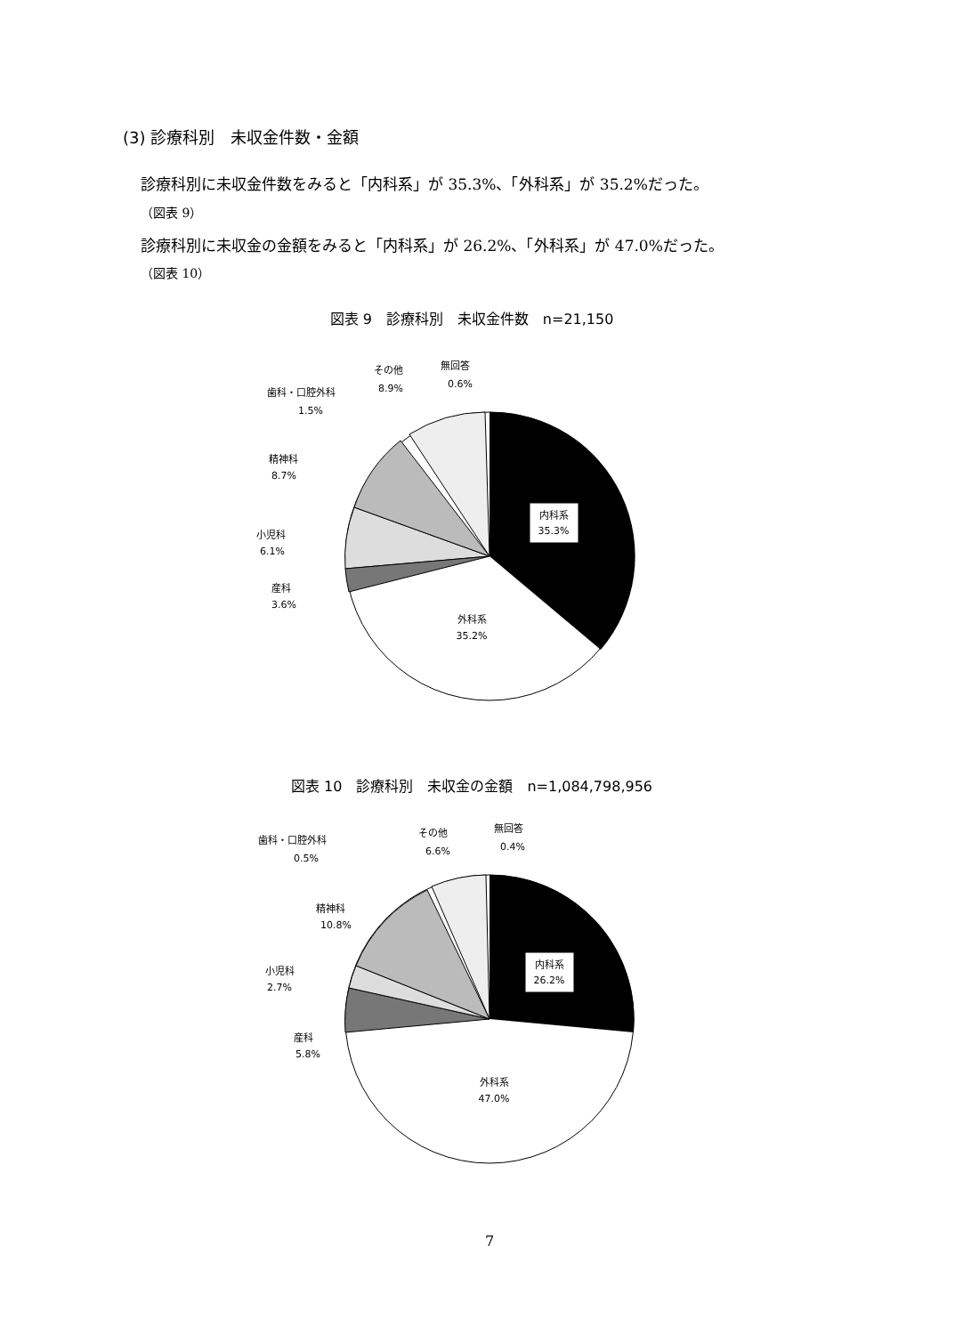(3) 診療科別　未収金件数・金額
診療科別に未収金件数をみると「内科系」が 35.3%、「外科系」が 35.2%だった。
（図表 9）
診療科別に未収金の金額をみると「内科系」が 26.2%、「外科系」が 47.0%だった。
（図表 10）
図表 9　診療科別　未収金件数　n=21,150
内科系
35.3%
外科系
35.2%
その他
8.9%
無回答
0.6%
歯科・口腔外科
1.5%
精神科
8.7%
小児科
6.1%
産科
3.6%
図表 10　診療科別　未収金の金額　n=1,084,798,956
内科系
26.2%
外科系
47.0%
その他
6.6%
無回答
0.4%
歯科・口腔外科
0.5%
精神科
10.8%
小児科
2.7%
産科
5.8%
7